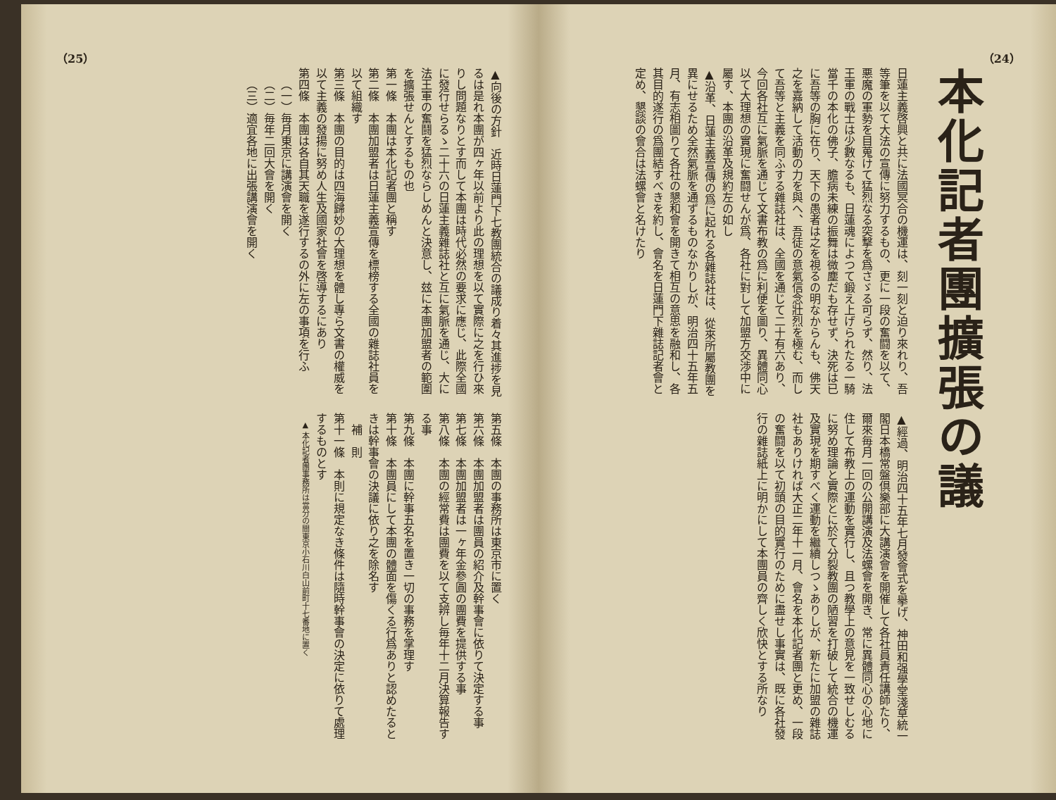（24）
本化記者團擴張の議
日蓮主義啓興と共に法國冥合の機運は、刻一刻と迫り來れり、吾等筆を以て大法の宣傳に努力するもの、更に一段の奮闘を以て、悪魔の軍勢を目蒐けて猛烈なる突撃を爲さゞる可らず、然り、法王軍の戰士は少數なるも、日蓮魂によつて鍛え上げられたる一騎當千の本化の佛子、膽病未練の振舞は微塵だも存せず、決死は已に吾等の胸に在り、天下の愚者は之を視るの明なからんも、佛天之を嘉納して活動の力を與へ、吾徒の意氣信念壯烈を極む、而して吾等と主義を同ふする雜誌社は、全國を通じて二十有六あり、今回各社互に氣脈を通じて文書布教の爲に利便を圖り、異體同心以て大理想の實現に奮闘せんが爲、各社に對して加盟方交渉中に屬す、本團の沿革及規約左の如し
▲沿革、日蓮主義宣傳の爲に起れる各雜誌社は、從來所屬教團を異にせるため全然氣脈を通ずるものなかりしが、明治四十五年五月、有志相圖りて各社の懇和會を開きて相互の意思を融和し、各其目的遂行の爲團結すべきを約し、會名を日蓮門下雜誌記者會と定め、懇談の會合は法螺會と名けたり
▲經過、明治四十五年七月發會式を擧げ、神田和强學堂淺草統一閣日本橋常盤倶樂部に大講演會を開催して各社員責任講師たり、爾來毎月一回の公開講演及法螺會を開き、常に異體同心の心地に住して布教上の運動を實行し、且つ教學上の意見を一致せしむるに努め理論と實際とに於て分裂教團の陋習を打破して統合の機運及實現を期すべく運動を繼續しつゝありしが、新たに加盟の雜誌社もありければ大正二年十一月、會名を本化記者團と更め、一段の奮闘を以て初頭の目的實行のために盡せし事實は、既に各社發行の雜誌紙上に明かにして本團員の齊しく欣快とする所なり
（25）
▲向後の方針　近時日蓮門下七教團統合の議成り着々其進捗を見るは是れ本團が四ヶ年以前より此の理想を以て實際に之を行ひ來りし問題なりとす而して本團は時代必然の要求に應じ、此際全國に發行せらるゝ二十六の日蓮主義雜誌社と互に氣脈を通じ、大に法王軍の奮鬪を猛烈ならしめんと決意し、玆に本團加盟者の範圍を擴張せんとするもの也
第一條　本團は本化記者團と稱す
第二條　本團加盟者は日蓮主義宣傳を標榜する全國の雜誌社員を以て組織す
第三條　本團の目的は四海歸妙の大理想を體し專ら文書の權威を以て主義の發揚に努め人生及國家社會を啓導するにあり
第四條　本團は各自其天職を遂行するの外に左の事項を行ふ
（一）毎月東京に講演會を開く
（二）毎年二回大會を開く
（三）適宜各地に出張講演會を開く
第五條　本團の事務所は東京市に置く
第六條　本團加盟者は團員の紹介及幹事會に依りて決定する事
第七條　本團加盟者は一ヶ年金參圓の團費を提供する事
第八條　本團の經常費は團費を以て支辨し毎年十二月決算報告する事
第九條　本團に幹事五名を置き一切の事務を掌理す
第十條　本團員にして本團の體面を傷くる行爲ありと認めたるときは幹事會の決議に依り之を除名す
補　則
第十一條　本則に規定なき條件は隨時幹事會の決定に依りて處理するものとす
▲ 本化記者團事務所は當分の間東京小石川白山前町十七番地に置く